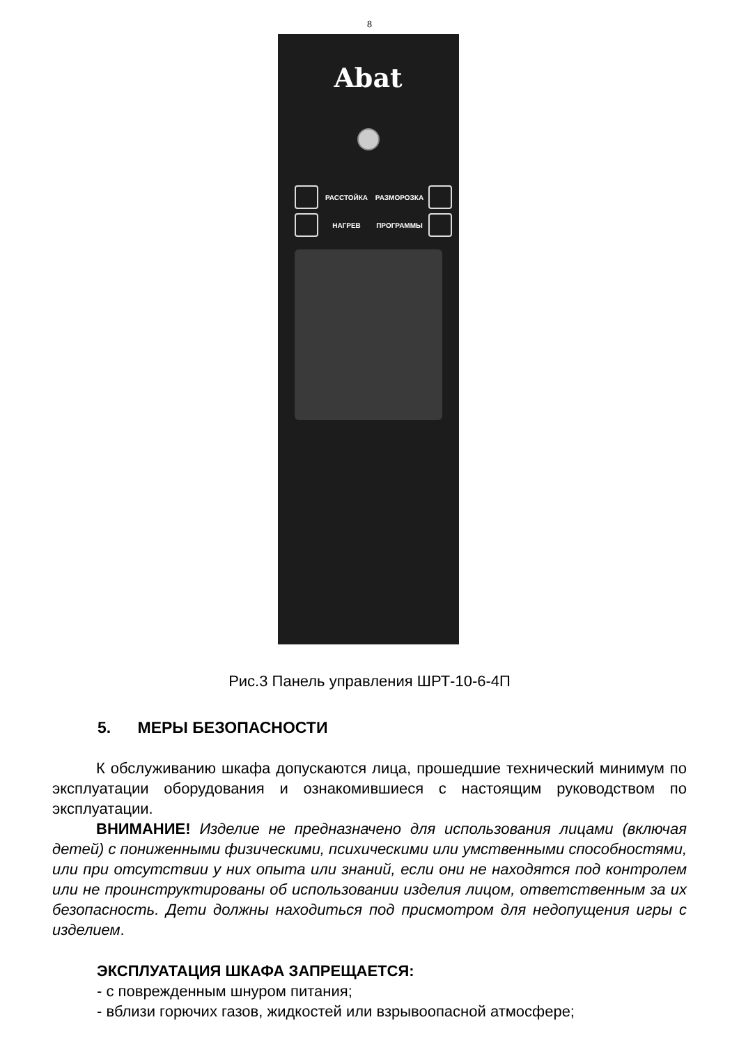8
Abat
РАССТОЙКА
РАЗМОРОЗКА
НАГРЕВ
ПРОГРАММЫ
Рис.3 Панель управления ШРТ-10-6-4П
5. МЕРЫ БЕЗОПАСНОСТИ
К обслуживанию шкафа допускаются лица, прошедшие технический минимум по эксплуатации оборудования и ознакомившиеся с настоящим руководством по эксплуатации.
ВНИМАНИЕ! Изделие не предназначено для использования лицами (включая детей) с пониженными физическими, психическими или умственными способностями, или при отсутствии у них опыта или знаний, если они не находятся под контролем или не проинструктированы об использовании изделия лицом, ответственным за их безопасность. Дети должны находиться под присмотром для недопущения игры с изделием.
ЭКСПЛУАТАЦИЯ ШКАФА ЗАПРЕЩАЕТСЯ:
- с поврежденным шнуром питания;
- вблизи горючих газов, жидкостей или взрывоопасной атмосфере;